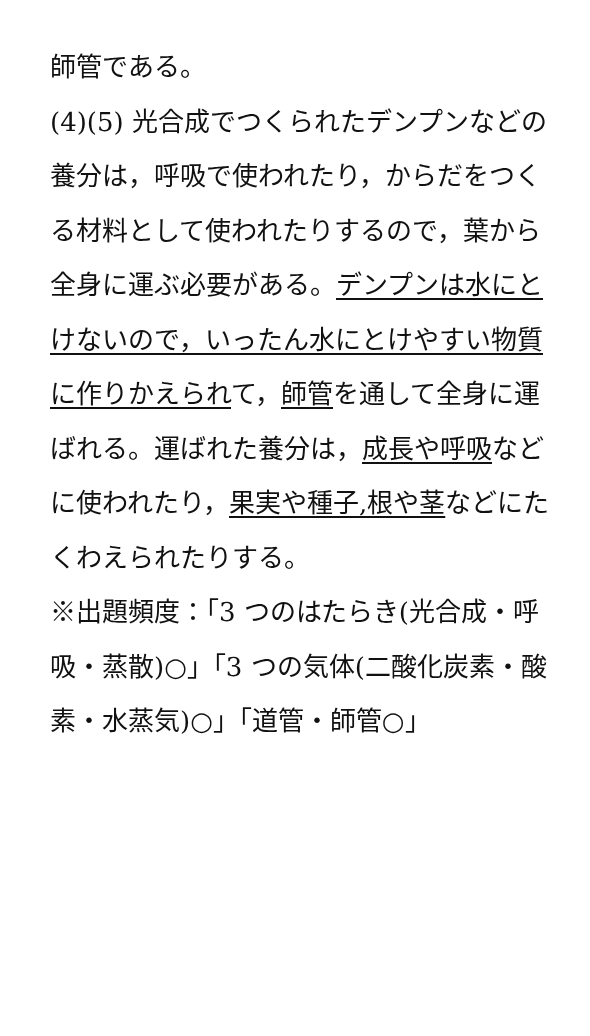師管である。
(4)(5) 光合成でつくられたデンプンなどの養分は，呼吸で使われたり，からだをつくる材料として使われたりするので，葉から全身に運ぶ必要がある。デンプンは水にとけないので，いったん水にとけやすい物質に作りかえられて，師管を通して全身に運ばれる。運ばれた養分は，成長や呼吸などに使われたり，果実や種子,根や茎などにたくわえられたりする。
※出題頻度：「3 つのはたらき(光合成・呼吸・蒸散)○」「3 つの気体(二酸化炭素・酸素・水蒸気)○」「道管・師管○」